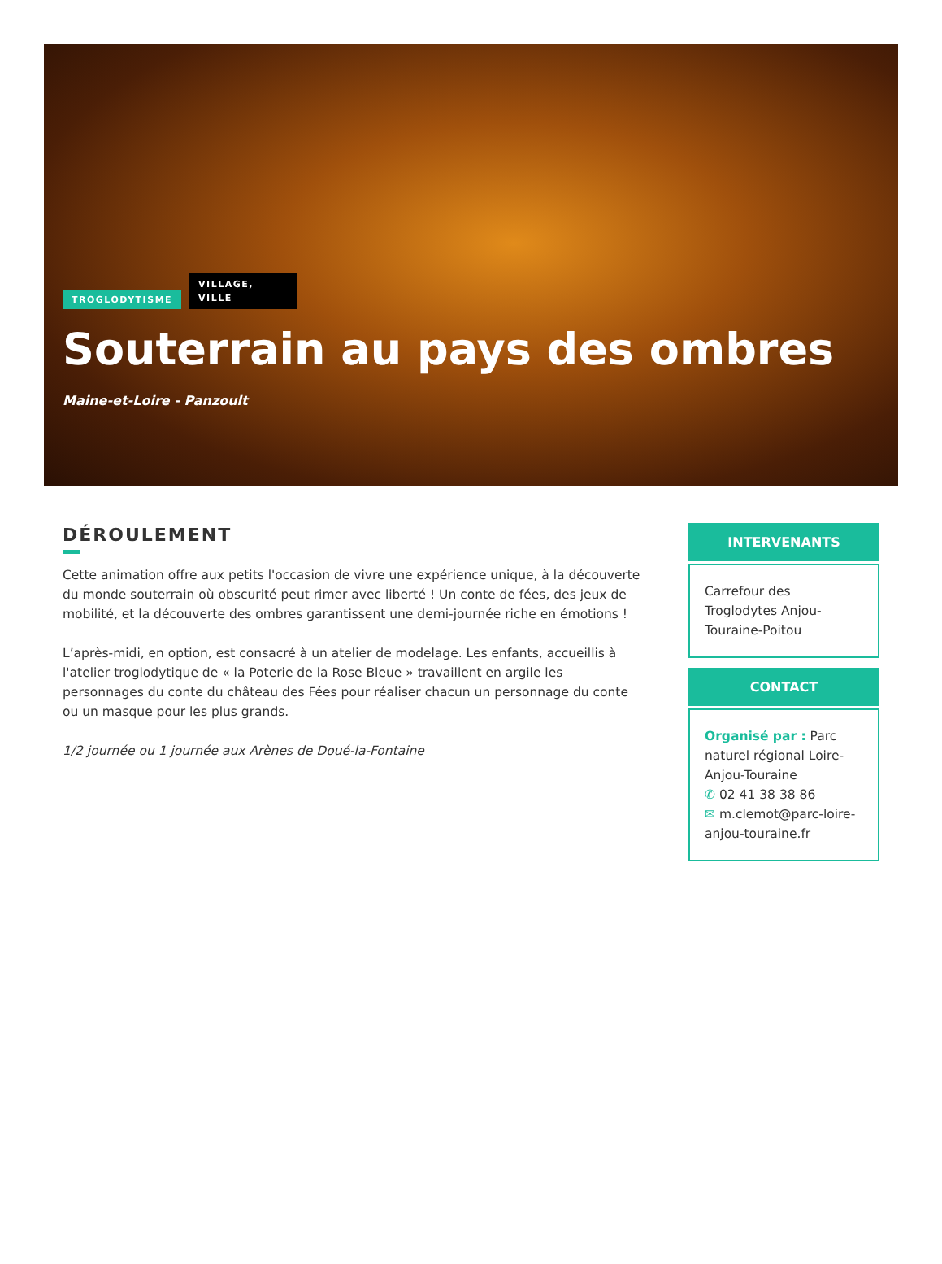TROGLODYTISME VILLAGE, VILLE
Souterrain au pays des ombres
Maine-et-Loire - Panzoult
DÉROULEMENT
Cette animation offre aux petits l'occasion de vivre une expérience unique, à la découverte du monde souterrain où obscurité peut rimer avec liberté ! Un conte de fées, des jeux de mobilité, et la découverte des ombres garantissent une demi-journée riche en émotions !
L’après-midi, en option, est consacré à un atelier de modelage. Les enfants, accueillis à l'atelier troglodytique de « la Poterie de la Rose Bleue » travaillent en argile les personnages du conte du château des Fées pour réaliser chacun un personnage du conte ou un masque pour les plus grands.
1/2 journée ou 1 journée aux Arènes de Doué-la-Fontaine
INTERVENANTS
Carrefour des Troglodytes Anjou-Touraine-Poitou
CONTACT
Organisé par : Parc naturel régional Loire-Anjou-Touraine
✆ 02 41 38 38 86
✉ m.clemot@parc-loire-anjou-touraine.fr